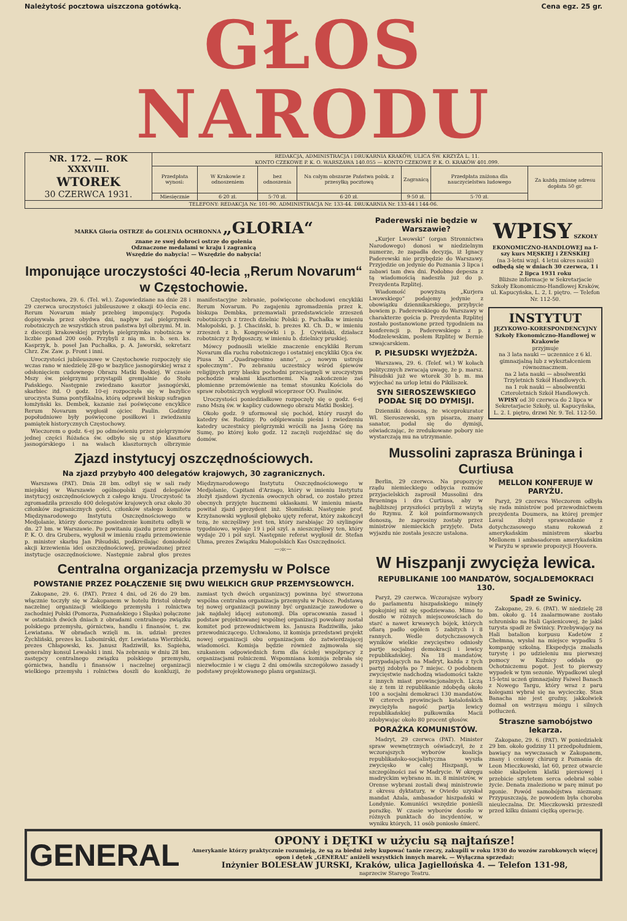Należytość pocztowa uiszczona gotówką. Cena egz. 25 gr.
GŁOS NARODU
| NR. 172. — ROK XXXVIII. WTOREK 30 CZERWCA 1931. | REDAKCJA, ADMINISTRACJA i DRUKARNIA KRAKÓW, ULICA ŚW. KRZYŻA L. 11. KONTO CZEKOWE P. K. O. WARSZAWA 140.055 — KONTO CZEKOWE P. K. O. KRAKÓW 401.099. | | | | | | |
| | Przedpłata wynosi: | W Krakowie z odnoszeniem | bez odnoszenia | Na całym obszarze Państwa polsk. z przesyłką pocztową | Zagranicą | Przedpłata zniżona dla nauczycielstwa ludowego | Za każdą zmianę adresu dopłata 50 gr. |
| | Miesięcznie | 6·20 zł. | 5·70 zł. | 6·20 zł. | 9·50 zł. | 5·70 zł. | |
| TELEFONY: REDAKCJA Nr. 101-90. ADMINISTRACJA Nr. 133-44. DRUKARNIA Nr. 133-44 i 144-06. | | | | | | | |
MARKA Gloria OSTRZE do GOLENIA OCHRONNA „GLORIA“
znane ze swej dobroci ostrze do golenia
Odznaczone medalami w kraju i zagranicą
Wszędzie do nabycia! — Wszędzie do nabycia!
Imponujące uroczystości 40-lecia „Rerum Novarum“ w Częstochowie.
Częstochowa, 29. 6. (Tel. wł.). Zapowiedziane na dnie 28 i 29 czerwca uroczystości jubileuszowe z okazji 40-lecia enc. Rerum Novarum miały przebieg imponujący. Pogoda dopisywała przez obydwa dni, napływ zaś pielgrzymek robotniczych ze wszystkich stron państwa był olbrzymi. M. in. z diecezji krakowskiej przybyła pielgrzymka robotnicza w liczbie ponad 200 osób. Przybyli z nią m. in. b. sen. ks. Kasprzyk, b. poseł Jan Puchałka, p. A. Jaworski, sekretarz Chrz. Zw. Zaw. p. Front i inni.
Uroczystości jubileuszowe w Częstochowie rozpoczęły się wczas rano w niedzielę 28-go w bazylice jasnogórskiej wraz z odsłonięciem cudownego Obrazu Matki Boskiej. W czasie Mszy św. pielgrzymi przystąpili gremjalnie do Stołu Pańskiego. Następnie zwiedzano kasztor jasnogórski, skarbiec itd. O godz. 10-ej rozpoczęła się w bazylice uroczysta Suma pontyfikalna, którą odprawił biskup sufragan łomżyński ks. Dembek, kazanie zaś poświęcone encyklice Rerum Novarum wygłosił ojciec Paulin. Godziny popołudniowe były poświęcone posiłkowi i zwiedzaniu pamiątek historycznych Częstochowy.
Wieczorem o godz. 6-ej po odmówieniu przez pielgrzymów jednej części Różańca św. odbyło się u stóp klasztoru jasnogórskiego i na wałach klasztornych olbrzymie manifestacyjne zebranie, poświęcone obchodowi encykliki Rerum Novarum. Po zagajeniu zgromadzenia przez k. biskupa Dembka, przemawiali przedstawiciele zrzeszeń robotniczych z trzech dzielnic Polski: p. Puchałka w imieniu Małopolski, p. J. Chaciński, b. prezes Kl. Ch. D., w imieniu zrzeszeń z b. Kongresówki i p. J. Cywiński, działacz robotniczy z Bydgoszczy, w imieniu b. dzielnicy pruskiej.
Mówcy podnosili wielkie znaczenie encykliki Rerum Novarum dla ruchu robotniczego i ostatniej encykliki Ojca św. Piusa XI „Quadragesimo anno“, „o nowym ustroju społecznym“. Po zebraniu uczestnicy wśród śpiewów religijnych przy blasku pochodni przeciągnęli w uroczystym pochodzie wałami klasztornemi. Na zakończenie zaś płomienne przemówienie na temat stosunku Kościoła do spraw robotniczych wygłosił wiceprzeor OO. Paulinów.
Uroczystości poniedziałkowe rozpoczęły się o godz. 6-ej rano Mszą św. w kaplicy cudownego obrazu Matki Boskiej.
Około godz. 9 uformował się pochód, który ruszył do katedry św. Rodziny. Po odśpiewaniu pieśni i zwiedzeniu katedry uczestnicy pielgrzymki wrócili na Jasną Górę na Sumę, po której koło godz. 12 zaczęli rozjeżdżać się do domów.
Zjazd instytucyj oszczędnościowych.
Na zjazd przybyło 400 delegatów krajowych, 30 zagranicznych.
Warszawa (PAT). Dnia 28 bm. odbył się w sali rady miejskiej w Warszawie ogólnopolski zjazd delegatów instytucyj oszczędnościowych z całego kraju. Uroczystość ta zgromadziła przeszło 400 delegatów krajowych oraz około 30 członków zagranicznych gości, członków stałego komitetu Międzynarodowego Instytutu Oszczędnościowego w Medjolanie, którzy doroczne posiedzenie komitetu odbyli w dn. 27 bm. w Warszawie. Po powitaniu zjazdu przez prezesa P. K. O. dra Grubera, wygłosił w imieniu rządu przemówienie p. minister skarbu Jan Piłsudski, podkreślając doniosłość akcji krzewienia idei oszczędnościowej, prowadzonej przez instytucje oszczędnościowe. Następnie zabrał głos prezes Międzynarodowego Instytutu Oszczędnościowego w Medjolanie, Capitani d'Arzago, który w imieniu Instytutu złożył zjazdowi życzenia owocnych obrad, co zostało przez obecnych przyjęte hucznemi oklaskami. W imieniu miasta powitał zjazd prezydent inż. Słomiński. Następnie prof. Krzyżanowski wygłosił głęboko ujęty referat, który zakończył tezą, że szczęśliwy jest ten, który zarabiając 20 szylingów tygodniowo, wydaje 19 i pół szyl. a nieszczęśliwy ten, który wydaje 20 i pół szyl. Następnie referat wygłosił dr. Stefan Uhma, prezes Związku Małopolskich Kas Oszczędności.
—:o:—
Centralna organizacja przemysłu w Polsce
POWSTANIE PRZEZ POŁĄCZENIE SIĘ DWU WIELKICH GRUP PRZEMYSŁOWYCH.
Zakopane, 29. 6. (PAT). Przez 4 dni, od 26 do 29 bm. włącznie toczyły się w Zakopanem w hotelu Bristol obrady naczelnej organizacji wielkiego przemysłu i rolnictwa zachodniej Polski (Pomorza, Poznańskiego i Śląska) połączone w ostatnich dwóch dniach z obradami centralnego związku polskiego przemysłu, górnictwa, handlu i finansów, t. zw. Lewiatana. W obradach wzięli m. in. udział: prezes Żychliński, prezes ks. Lubomirski, dyr. Lewiatana Wierzbicki, prezes Chłapowski, ks. Janusz Radziwiłł, ks. Sapieha, generalny konsul Lewalski i inni. Na zebraniu w dniu 28 bm. zastępcy centralnego związku polskiego przemysłu, górnictwa, handlu i finansów i naczelnej organizacji wielkiego przemysłu i rolnictwa doszli do konkluzji, że zamiast tych dwóch organizacyj powinna być stworzona wspólna centralna organizacja przemysłu w Polsce. Podstawą tej nowej organizacji powinny być organizacje zawodowe o jak najdalej idącej autonomji. Dla opracowania zasad i podstaw projektowanej wspólnej organizacji powołany został komitet pod przewodnictwem ks. Janusza Radziwiłła, jako przewodniczącego. Uchwalono, iż komisja przedstawi projekt nowej organizacji obu organizacjom do zatwierdzającej wiadomości. Komisja będzie również zajmowała się szukaniem odpowiednich form dla ścisłej współpracy z organizacjami rolniczemi. Wspomniana komisja zebrała się niezwłocznie i w ciągu 2 dni omówiła szczegółowo zasady i podstawy projektowanego planu organizacji.
Paderewski nie będzie w Warszawie?
„Kurjer Lwowski“ (organ Stronnictwa Narodowego) donosi w niedzielnym numerze, że zapadła decyzja, iż Ignacy Paderewski nie przybędzie do Warszawy. Przyjedzie on jedynie do Poznania 3 lipca i zabawi tam dwa dni. Podobno depesza z tą wiadomością nadeszła już do p. Prezydenta Rzplitej.
Wiadomość powyższą „Kurjera Lwowskiego“ podajemy jedynie z obowiązku dziennikarskiego, przybycie bowiem p. Paderewskiego do Warszawy w charakterze gościa p. Prezydenta Rzplitej zostało postanowione przed tygodniem na konferencji p. Paderewskiego z p. Modzelewskim, posłem Rzplitej w Bernie szwajcarskiem.
P. PIŁSUDSKI WYJEŻDŻA.
Warszawa, 29. 6. (Telef. wł.) W kołach politycznych zwracają uwagę, że p. marsz. Piłsudski już we wtorek 30 b. m. ma wyjechać na urlop letni do Pikiliszek.
SYN SIEROSZEWSKIEGO PODAŁ SIĘ DO DYMISJI.
Dzienniki donoszą, że wiceprokurator Wł. Sieroszewski, syn pisarza, znany sanator, podał się do dymisji, oświadczając, że zredukowane pobory nie wystarczają mu na utrzymanie.
WPISY SZKOŁY EKONOMICZNO-HANDLOWEJ na I-szy kurs MĘSKIEJ i ŻEŃSKIEJ
(na 3-letni wzgl. 4 letni okres nauki)
odbędą się w dniach 30 czerwca, 1 i 2 lipca 1931 roku
Bliższe informacje w Sekretarjacie Szkoły Ekonomiczno-Handlowej Kraków, ul. Kapucyńska, L. 2, I. piętro. — Telefon Nr. 112-50.
INSTYTUT
JĘZYKOWO-KORESPONDENCYJNY
Szkoły Ekonomiczno-Handlowej w Krakowie
przyjmuje
na 3 lata nauki — uczennice z 6 kl. gimnazjalną lub z wykształceniem równoznacznem.
na 2 lata nauki — absolwentki Trzyletnich Szkół Handlowych.
na 1 rok nauki — absolwentki Czteroletnich Szkół Handlowych.
WPISY od 30 czerwca do 2 lipca w Sekretarjacie Szkoły, ul. Kapucyńska, L. 2. I. piętro, drzwi Nr. 9. Tel. 112-50.
Mussolini zaprasza Brüninga i Curtiusa
Berlin, 29 czerwca. Na propozycję rządu niemieckiego odbycia rozmów przyjacielskich zaprosił Mussolini dra Brueninga i dra Curtiusa, aby w najbliższej przyszłości przybyli z wizytą do Rzymu. Z kół poinformowanych donoszą, że zaprosiny zostały przez ministrów niemieckich przyjęte. Data wyjazdu nie została jeszcze ustalona.
MELLON KONFERUJE W PARYŻU.
Paryż, 29 czerwca Wieczorem odbyła się rada ministrów pod przewodnictwem prezydenta Doumera, na której premjer Laval złożył sprawozdanie z dotychczasowego stanu rokowań z amerykańskim ministrem skarbu Mellonem i ambasadorem amerykańskim w Paryżu w sprawie propozycji Hoovera.
W Hiszpanji zwycięża lewica.
REPUBLIKANIE 100 MANDATÓW, SOCJALDEMOKRACI 130.
Paryż, 29 czerwca. Wczorajsze wybory do parlamentu hiszpańskiego minęły spokojniej niż się spodziewano. Mimo to doszło w różnych miejscowościach do starć a nawet krwawych bójek, których ofiarą padło ogółem 5 zabitych i 8 rannych. Wedle dotychczasowych wyników wielkie zwycięstwo odniosły partje socjalnej demokracji i lewicy republikańskiej. Na 18 mandatów, przypadających na Madryt, każda z tych partyj zdobyła po 7 miejsc. O podobnem zwycięstwie nadchodzą wiadomości także z innych miast prowincjonalnych. Liczą się z tem iż republikanie zdobędą około 100 a socjalni demokraci 130 mandatów. W czterech prowincjach katalońskich zwyciężyła nagość partja lewicy republikańskiej pułkownika Macii zdobywając około 80 procent głosów.
PORAŻKA KOMUNISTÓW.
Madryt, 29 czerwca (PAT). Minister spraw wewnętrznych oświadczył, że z wczorajszych wyborów koalicja republikańsko-socjalistyczna wyszła zwycięsko w całej Hiszpanji, w szczególności zaś w Madrycie. W okręgu madryckim wybrano m. in. 8 ministrów, w Orense wybrani zostali dwaj ministrowie z okresu dyktatury, w Oviedo uzyskał mandat Ażala, ambasador hiszpański w Londynie. Komuniści wszędzie ponieśli porażkę. W czasie wyborów doszło w różnych punktach do incydentów, w wyniku których, 11 osób poniosło śmierć.
Spadł ze Swinicy.
Zakopane, 29. 6. (PAT). W niedzielę 28 bm. około g. 14 zaalarmowane zostało schronisko na Hali Gąsienicowej, że jakiś turysta spadł ze Świnicy. Przebywający na Hali batalion korpusu Kadetów z Chełmna, wysłał na miejsce wypadku 5 kompanję szkolną. Ekspedycja znalazła turystę i po udzieleniu mu pierwszej pomocy w Kuźnicy oddała go Ochotniczemu pogot. Jest to pierwszy wypadek w tym sezonie. Wypadkowi uległ 15-letni uczeń gimnazjalny Faiwel Banach z Nowego Targu, który wraz z paru kolegami wybrał się na wycieczkę. Stan Banacha nie jest groźny, jakkolwiek doznał on wstrząsu mózgu i silnych potłuczeń.
Straszne samobójstwo lekarza.
Zakopane, 29. 6. (PAT). W poniedziałek 29 bm. około godziny 11 przedpołudniem, bawiący na wywczasach w Zakopanem, znany i ceniony chirurg z Poznania dr. Leon Mieczkowski, lat 60, przez otwarcie sobie skalpelem klatki piersiowej i przebicie sztyletem serca odebrał sobie życie. Denata znaleziono w parę minut po zgonie. Powód samobójstwa nieznany. Przypuszczają, że powodem była choroba nieuleczalna. Dr. Mieczkowski przeszedł przed kilku dniami ciężką operację.
GENERAL
OPONY i DĘTKI w użyciu są najtańsze!
Amerykanie którzy praktycznie rozumieją, że są za biedni żeby kupować tanie rzeczy, zakupili w roku 1930 do wozów zarobkowych więcej opon i dętek „GENERAL“ aniżeli wszystkich innych marek. — Wyłączna sprzedaż:
Inżynier BOLESŁAW JURSKI, Kraków, ulica Jagiellońska 4. — Telefon 131-98,
naprzeciw Starego Teatru.